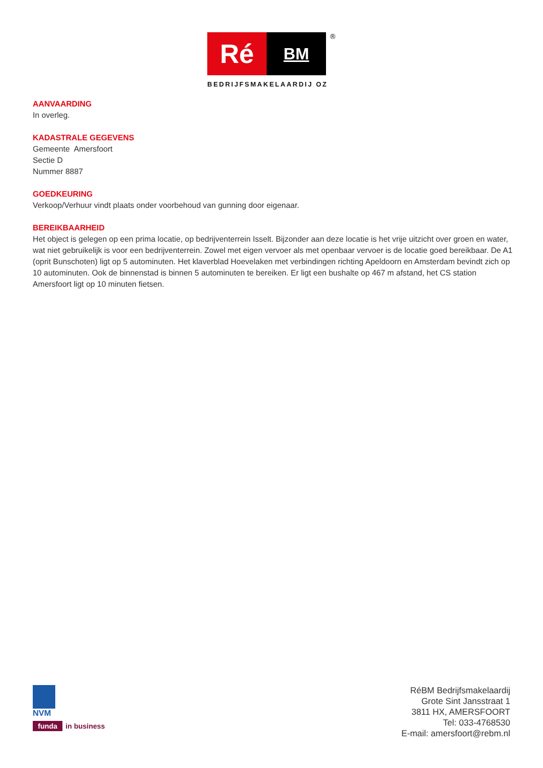Ré
BM
®
BEDRIJFSMAKELAARDIJ OZ
AANVAARDING
In overleg.
KADASTRALE GEGEVENS
Gemeente Amersfoort
Sectie D
Nummer 8887
GOEDKEURING
Verkoop/Verhuur vindt plaats onder voorbehoud van gunning door eigenaar.
BEREIKBAARHEID
Het object is gelegen op een prima locatie, op bedrijventerrein Isselt. Bijzonder aan deze locatie is het vrije uitzicht over groen en water, wat niet gebruikelijk is voor een bedrijventerrein. Zowel met eigen vervoer als met openbaar vervoer is de locatie goed bereikbaar. De A1 (oprit Bunschoten) ligt op 5 autominuten. Het klaverblad Hoevelaken met verbindingen richting Apeldoorn en Amsterdam bevindt zich op 10 autominuten. Ook de binnenstad is binnen 5 autominuten te bereiken. Er ligt een bushalte op 467 m afstand, het CS station Amersfoort ligt op 10 minuten fietsen.
NVM
funda in business
RéBM Bedrijfsmakelaardij
Grote Sint Jansstraat 1
3811 HX, AMERSFOORT
Tel: 033-4768530
E-mail: amersfoort@rebm.nl